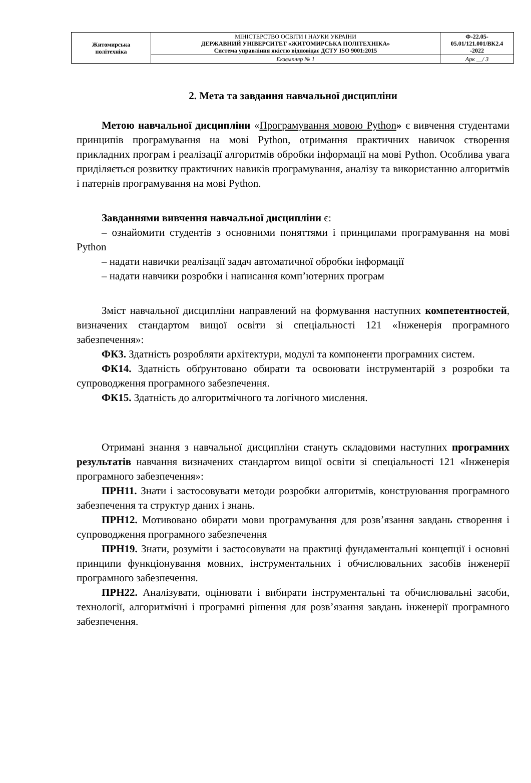| Житомирська політехніка | МІНІСТЕРСТВО ОСВІТИ І НАУКИ УКРАЇНИ ДЕРЖАВНИЙ УНІВЕРСИТЕТ «ЖИТОМИРСЬКА ПОЛІТЕХНІКА» Система управління якістю відповідає ДСТУ ISO 9001:2015 | Ф-22.05- 05.01/121.001/ВК2.4 -2022 |
| | Екземпляр № 1 | Арк __/ 3 |
2. Мета та завдання навчальної дисципліни
Метою навчальної дисципліни «Програмування мовою Python» є вивчення студентами принципів програмування на мові Python, отримання практичних навичок створення прикладних програм і реалізації алгоритмів обробки інформації на мові Python. Особлива увага приділяється розвитку практичних навиків програмування, аналізу та використанню алгоритмів і патернів програмування на мові Python.
Завданнями вивчення навчальної дисципліни є:
– ознайомити студентів з основними поняттями і принципами програмування на мові Python
– надати навички реалізації задач автоматичної обробки інформації
– надати навчики розробки і написання комп’ютерних програм
Зміст навчальної дисципліни направлений на формування наступних компетентностей, визначених стандартом вищої освіти зі спеціальності 121 «Інженерія програмного забезпечення»:
ФК3. Здатність розробляти архітектури, модулі та компоненти програмних систем.
ФК14. Здатність обґрунтовано обирати та освоювати інструментарій з розробки та супроводження програмного забезпечення.
ФК15. Здатність до алгоритмічного та логічного мислення.
Отримані знання з навчальної дисципліни стануть складовими наступних програмних результатів навчання визначених стандартом вищої освіти зі спеціальності 121 «Інженерія програмного забезпечення»:
ПРН11. Знати і застосовувати методи розробки алгоритмів, конструювання програмного забезпечення та структур даних і знань.
ПРН12. Мотивовано обирати мови програмування для розв’язання завдань створення і супроводження програмного забезпечення
ПРН19. Знати, розуміти і застосовувати на практиці фундаментальні концепції і основні принципи функціонування мовних, інструментальних і обчислювальних засобів інженерії програмного забезпечення.
ПРН22. Аналізувати, оцінювати і вибирати інструментальні та обчислювальні засоби, технології, алгоритмічні і програмні рішення для розв’язання завдань інженерії програмного забезпечення.